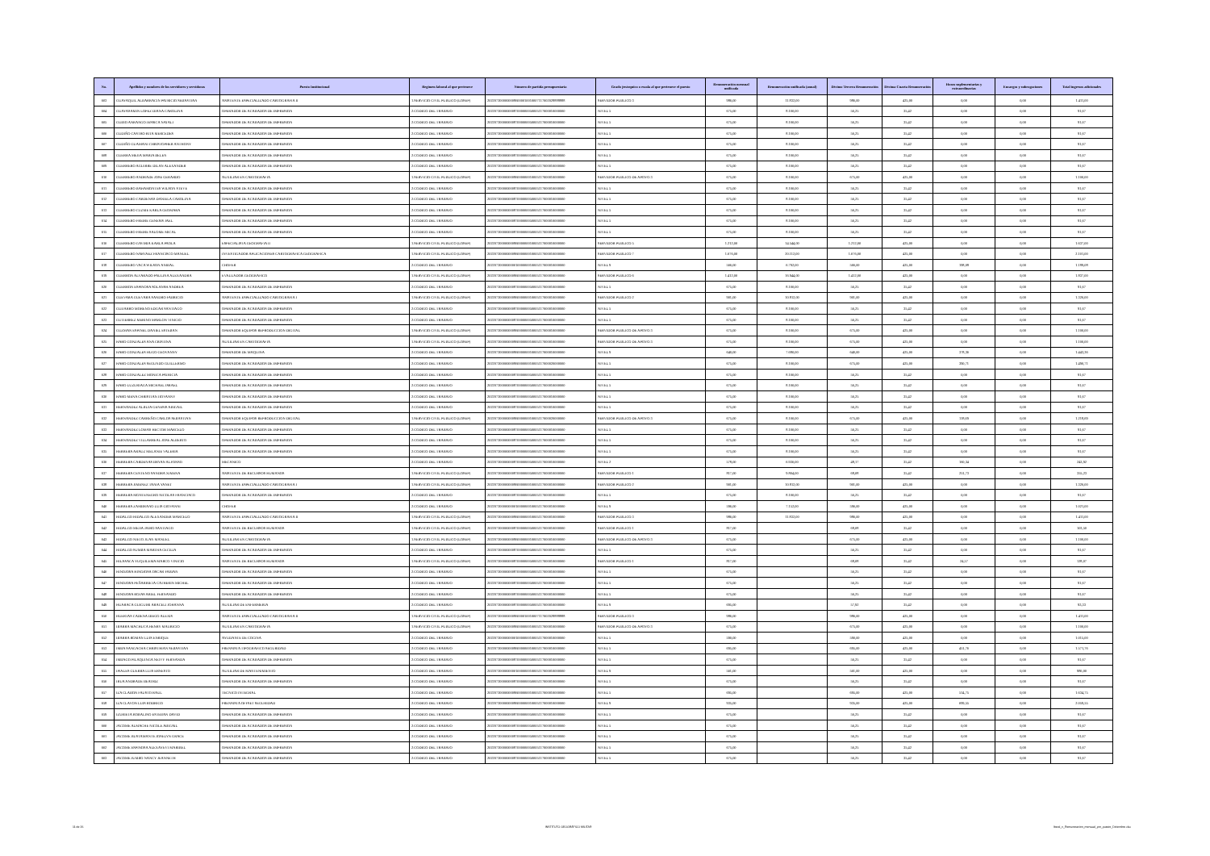| No. | Apellidos y nombres de los servidores y servidoras | Puesto Institucional | Regimen laboral al que pertenece | Número de partida presupuestaria | Grado jerárquico o escala al que pertenece el puesto | Remuneración mensual unificada | Remuneración unificada (anual) | Décimo Tercera Remuneración | Décima Cuarta Remuneración | Horas suplementarias y extraordinarias | Encargos y subrogaciones | Total ingresos adicionales |
| --- | --- | --- | --- | --- | --- | --- | --- | --- | --- | --- | --- | --- |
| 603 | GUAYAQUIL ALBARRACIN PATRICIO SEBASTIAN | ASISTENTE ESPECIALIZADO CARTOGRAFIA II | 1.SERVICIO CIVIL PUBLICO (LOSEP) | 20220720000000086000010010007117002028888888 | SERVIDOR PUBLICO 3 | 986,00 | 11.832,00 | 986,00 | 425,00 | 0,00 | 0,00 | 1.411,00 |
| 604 | GUAYASAMIN LOPEZ DIANA CAROLINA | OPERADOR DE ACABADOS DE IMPRESION | 2.CODIGO DEL TRABAJO | 20220720000000087000000050005117000010000000 | NIVEL 5 | 675,00 | 8.100,00 | 56,25 | 35,42 | 0,00 | 0,00 | 91,67 |
| 605 | GUBIO ANRANGO JESSICA NATALI | OPERADOR DE ACABADOS DE IMPRESION | 2.CODIGO DEL TRABAJO | 20220720000000087000000050005117000010000000 | NIVEL 5 | 675,00 | 8.100,00 | 56,25 | 35,42 | 0,00 | 0,00 | 91,67 |
| 606 | GUDIÑO CASTRO RITA MERCEDES | OPERADOR DE ACABADOS DE IMPRESION | 2.CODIGO DEL TRABAJO | 20220720000000087000000050005117000010000000 | NIVEL 5 | 675,00 | 8.100,00 | 56,25 | 35,42 | 0,00 | 0,00 | 91,67 |
| 607 | GUDIÑO GUAMANI CHRISTOPHER ANTHONY | OPERADOR DE ACABADOS DE IMPRESION | 2.CODIGO DEL TRABAJO | 20220720000000087000000050005117000010000000 | NIVEL 5 | 675,00 | 8.100,00 | 56,25 | 35,42 | 0,00 | 0,00 | 91,67 |
| 608 | GUERRA MEJIA MARIA BELEN | OPERADOR DE ACABADOS DE IMPRESION | 2.CODIGO DEL TRABAJO | 20220720000000087000000050005117000010000000 | NIVEL 5 | 675,00 | 8.100,00 | 56,25 | 35,42 | 0,00 | 0,00 | 91,67 |
| 609 | GUERRERO AGUIRRE DILAN ALEXANDER | OPERADOR DE ACABADOS DE IMPRESION | 2.CODIGO DEL TRABAJO | 20220720000000087000000050005117000010000000 | NIVEL 5 | 675,00 | 8.100,00 | 56,25 | 35,42 | 0,00 | 0,00 | 91,67 |
| 610 | GUERRERO ANDRADE JOSE GERARDO | AUXILIAR EN CARTOGRAFIA | 1.SERVICIO CIVIL PUBLICO (LOSEP) | 20220720000000086000000010005117000010000000 | SERVIDOR PUBLICO DE APOYO 3 | 675,00 | 8.100,00 | 675,00 | 425,00 | 0,00 | 0,00 | 1.100,00 |
| 611 | GUERRERO BAHAMONTES WILSON STEVE | OPERADOR DE ACABADOS DE IMPRESION | 2.CODIGO DEL TRABAJO | 20220720000000087000000050005117000010000000 | NIVEL 5 | 675,00 | 8.100,00 | 56,25 | 35,42 | 0,00 | 0,00 | 91,67 |
| 612 | GUERRERO CARDENAS DANIELA CAROLINA | OPERADOR DE ACABADOS DE IMPRESION | 2.CODIGO DEL TRABAJO | 20220720000000087000000050005117000010000000 | NIVEL 5 | 675,00 | 8.100,00 | 56,25 | 35,42 | 0,00 | 0,00 | 91,67 |
| 613 | GUERRERO CUZME KARLA GEOMARA | OPERADOR DE ACABADOS DE IMPRESION | 2.CODIGO DEL TRABAJO | 20220720000000087000000050005117000010000000 | NIVEL 5 | 675,00 | 8.100,00 | 56,25 | 35,42 | 0,00 | 0,00 | 91,67 |
| 614 | GUERRERO FREIRE GENESIS JAEL | OPERADOR DE ACABADOS DE IMPRESION | 2.CODIGO DEL TRABAJO | 20220720000000087000000050005117000010000000 | NIVEL 5 | 675,00 | 8.100,00 | 56,25 | 35,42 | 0,00 | 0,00 | 91,67 |
| 615 | GUERRERO FREIRE SALOME MICAL | OPERADOR DE ACABADOS DE IMPRESION | 2.CODIGO DEL TRABAJO | 20220720000000087000000050005117000010000000 | NIVEL 5 | 675,00 | 8.100,00 | 56,25 | 35,42 | 0,00 | 0,00 | 91,67 |
| 616 | GUERRERO GAVIRIA KARLA PAOLA | ESPECIALISTA GEOGRAFIA II | 1.SERVICIO CIVIL PUBLICO (LOSEP) | 20220720000000086000000010005117000010000000 | SERVIDOR PUBLICO 5 | 1.212,00 | 14.544,00 | 1.212,00 | 425,00 | 0,00 | 0,00 | 1.637,00 |
| 617 | GUERRERO NARVAEZ FRANCISCO MANUEL | INVESTIGADOR APLICACIONES CARTOGRAFICA GEOGRAFICA | 1.SERVICIO CIVIL PUBLICO (LOSEP) | 20220720000000086000000010005117000010000000 | SERVIDOR PUBLICO 7 | 1.676,00 | 20.112,00 | 1.676,00 | 425,00 | 0,00 | 0,00 | 2.101,00 |
| 618 | GUERRERO VACA WILSON ANIBAL | CHOFER | 2.CODIGO DEL TRABAJO | 20220720000000001000000010005117000010000000 | NIVEL 9 | 566,00 | 6.792,00 | 566,00 | 425,00 | 198,08 | 0,00 | 1.189,08 |
| 619 | GUERRON ALVARADO PAULINA ALEXANDRA | EVALUADOR GEOGRAFICO | 1.SERVICIO CIVIL PUBLICO (LOSEP) | 20220720000000086000000010005117000010000000 | SERVIDOR PUBLICO 6 | 1.412,00 | 16.944,00 | 1.412,00 | 425,00 | 0,00 | 0,00 | 1.837,00 |
| 620 | GUERRON ESPINOSA SOLANSH ANDREA | OPERADOR DE ACABADOS DE IMPRESION | 2.CODIGO DEL TRABAJO | 20220720000000087000000050005117000010000000 | NIVEL 5 | 675,00 | 8.100,00 | 56,25 | 35,42 | 0,00 | 0,00 | 91,67 |
| 621 | GUEVARA GUEVARA SANDRO FABRICIO | ASISTENTE ESPECIALIZADO CARTOGRAFIA I | 1.SERVICIO CIVIL PUBLICO (LOSEP) | 20220720000000086000000010005117000010000000 | SERVIDOR PUBLICO 2 | 901,00 | 10.812,00 | 901,00 | 425,00 | 0,00 | 0,00 | 1.326,00 |
| 622 | GUIJARRO MORENO EDGAR SANTIAGO | OPERADOR DE ACABADOS DE IMPRESION | 2.CODIGO DEL TRABAJO | 20220720000000087000000050005117000010000000 | NIVEL 5 | 675,00 | 8.100,00 | 56,25 | 35,42 | 0,00 | 0,00 | 91,67 |
| 623 | GUTIERREZ MERINO MARLON VINICIO | OPERADOR DE ACABADOS DE IMPRESION | 2.CODIGO DEL TRABAJO | 20220720000000087000000050005117000010000000 | NIVEL 5 | 675,00 | 8.100,00 | 56,25 | 35,42 | 0,00 | 0,00 | 91,67 |
| 624 | GUZMAN ESPINEL DANIEL ESTEBAN | OPERADOR EQUIPOS REPRODUCCION DIGITAL | 1.SERVICIO CIVIL PUBLICO (LOSEP) | 20220720000000086000000010005117000010000000 | SERVIDOR PUBLICO DE APOYO 3 | 675,00 | 8.100,00 | 675,00 | 425,00 | 0,00 | 0,00 | 1.100,00 |
| 625 | HARO GONZALES ANA CRISTINA | AUXILIAR EN CARTOGRAFIA | 1.SERVICIO CIVIL PUBLICO (LOSEP) | 20220720000000086000000010005117000010000000 | SERVIDOR PUBLICO DE APOYO 3 | 675,00 | 8.100,00 | 675,00 | 425,00 | 0,00 | 0,00 | 1.100,00 |
| 626 | HARO GONZALES HUGO GEOVANNY | OPERADOR DE MAQUINA | 2.CODIGO DEL TRABAJO | 20220720000000086000000010005117000010000000 | NIVEL 9 | 640,00 | 7.680,00 | 640,00 | 425,00 | 378,36 | 0,00 | 1.443,36 |
| 627 | HARO GONZALES SEGUNDO GUILLERMO | OPERADOR DE ACABADOS DE IMPRESION | 2.CODIGO DEL TRABAJO | 20220720000000086000000010005117000020000000 | NIVEL 5 | 675,00 | 8.100,00 | 675,00 | 425,00 | 390,71 | 0,00 | 1.490,71 |
| 628 | HARO GONZALEZ MONICA PATRICIA | OPERADOR DE ACABADOS DE IMPRESION | 2.CODIGO DEL TRABAJO | 20220720000000087000000050005117000010000000 | NIVEL 5 | 675,00 | 8.100,00 | 56,25 | 35,42 | 0,00 | 0,00 | 91,67 |
| 629 | HARO LUZURIAGA MICHAEL ISRAEL | OPERADOR DE ACABADOS DE IMPRESION | 2.CODIGO DEL TRABAJO | 20220720000000087000000050005117000010000000 | NIVEL 5 | 675,00 | 8.100,00 | 56,25 | 35,42 | 0,00 | 0,00 | 91,67 |
| 630 | HARO MENA CHRISTIAN JIOVANNY | OPERADOR DE ACABADOS DE IMPRESION | 2.CODIGO DEL TRABAJO | 20220720000000087000000050005117000010000000 | NIVEL 5 | 675,00 | 8.100,00 | 56,25 | 35,42 | 0,00 | 0,00 | 91,67 |
| 631 | HERNANDEZ ALBUJA GENESIS ABIGAIL | OPERADOR DE ACABADOS DE IMPRESION | 2.CODIGO DEL TRABAJO | 20220720000000087000000050005117000010000000 | NIVEL 5 | 675,00 | 8.100,00 | 56,25 | 35,42 | 0,00 | 0,00 | 91,67 |
| 632 | HERNANDEZ CARREÑO CARLOS SEBASTIAN | OPERADOR EQUIPOS REPRODUCCION DIGITAL | 1.SERVICIO CIVIL PUBLICO (LOSEP) | 20220720000000086000000010005117000020000000 | SERVIDOR PUBLICO DE APOYO 3 | 675,00 | 8.100,00 | 675,00 | 425,00 | 118,69 | 0,00 | 1.218,69 |
| 633 | HERNANDEZ LOMAS HECTOR MARCELO | OPERADOR DE ACABADOS DE IMPRESION | 2.CODIGO DEL TRABAJO | 20220720000000087000000050005117000010000000 | NIVEL 5 | 675,00 | 8.100,00 | 56,25 | 35,42 | 0,00 | 0,00 | 91,67 |
| 634 | HERNANDEZ VILLARREAL JOSE ALBERTO | OPERADOR DE ACABADOS DE IMPRESION | 2.CODIGO DEL TRABAJO | 20220720000000087000000050005117000010000000 | NIVEL 5 | 675,00 | 8.100,00 | 56,25 | 35,42 | 0,00 | 0,00 | 91,67 |
| 635 | HERRERA ARAUZ MELANIE VALERIA | OPERADOR DE ACABADOS DE IMPRESION | 2.CODIGO DEL TRABAJO | 20220720000000087000000050005117000010000000 | NIVEL 5 | 675,00 | 8.100,00 | 56,25 | 35,42 | 0,00 | 0,00 | 91,67 |
| 636 | HERRERA CARDENAS BRYAN ALFONSO | MECANICO | 2.CODIGO DEL TRABAJO | 20220720000000087000000050005117000010000000 | NIVEL 2 | 578,00 | 6.936,00 | 48,17 | 35,42 | 160,34 | 0,00 | 243,92 |
| 637 | HERRERA CENTENO SANDRA XIMENA | ASISTENTE DE RECURSOS HUMANOS | 1.SERVICIO CIVIL PUBLICO (LOSEP) | 20220720000000087000000050005117000010000000 | SERVIDOR PUBLICO 1 | 817,00 | 9.804,00 | 68,08 | 35,42 | 251,73 | 0,00 | 355,23 |
| 638 | HERRERA JIMENEZ TANIA YANET | ASISTENTE ESPECIALIZADO CARTOGRAFIA I | 1.SERVICIO CIVIL PUBLICO (LOSEP) | 20220720000000086000000010005117000010000000 | SERVIDOR PUBLICO 2 | 901,00 | 10.812,00 | 901,00 | 425,00 | 0,00 | 0,00 | 1.326,00 |
| 639 | HERRERA MONTENEGRO NICOLAS FRANCISCO | OPERADOR DE ACABADOS DE IMPRESION | 2.CODIGO DEL TRABAJO | 20220720000000087000000050005117000010000000 | NIVEL 5 | 675,00 | 8.100,00 | 56,25 | 35,42 | 0,00 | 0,00 | 91,67 |
| 640 | HERRERA ZAMBRANO LUIS GIOVANNI | CHOFER | 2.CODIGO DEL TRABAJO | 20220720000000001000000010005117000010000000 | NIVEL 9 | 596,00 | 7.152,00 | 596,00 | 425,00 | 0,00 | 0,00 | 1.021,00 |
| 641 | HIDALGO HIDALGO ALEXANDER MARCELO | ASISTENTE ESPECIALIZADO CARTOGRAFIA II | 1.SERVICIO CIVIL PUBLICO (LOSEP) | 20220720000000086000000010005117000010000000 | SERVIDOR PUBLICO 3 | 986,00 | 11.832,00 | 986,00 | 425,00 | 0,00 | 0,00 | 1.411,00 |
| 642 | HIDALGO MEJIA JAIRO SANTIAGO | ASISTENTE DE RECURSOS HUMANOS | 1.SERVICIO CIVIL PUBLICO (LOSEP) | 20220720000000087000000050005117000010000000 | SERVIDOR PUBLICO 1 | 817,00 | | 68,08 | 35,42 | 0,00 | 0,00 | 103,50 |
| 643 | HIDALGO NIETO JUAN MANUEL | AUXILIAR EN CARTOGRAFIA | 1.SERVICIO CIVIL PUBLICO (LOSEP) | 20220720000000086000000010005117000010000000 | SERVIDOR PUBLICO DE APOYO 3 | 675,00 | | 675,00 | 425,00 | 0,00 | 0,00 | 1.100,00 |
| 644 | HIDALGO SUMBA MARTHA CECILIA | OPERADOR DE ACABADOS DE IMPRESION | 2.CODIGO DEL TRABAJO | 20220720000000087000000050005117000010000000 | NIVEL 5 | 675,00 | | 56,25 | 35,42 | 0,00 | 0,00 | 91,67 |
| 645 | HILASACA YUQUILEMA MARCO VINICIO | ASISTENTE DE RECURSOS HUMANOS | 1.SERVICIO CIVIL PUBLICO (LOSEP) | 20220720000000087000000050005117000010000000 | SERVIDOR PUBLICO 1 | 817,00 | | 68,08 | 35,42 | 24,57 | 0,00 | 128,07 |
| 646 | HINOJOSA HINOJOSA OSCAR FABIAN | OPERADOR DE ACABADOS DE IMPRESION | 2.CODIGO DEL TRABAJO | 20220720000000087000000050005117000010000000 | NIVEL 5 | 675,00 | | 56,25 | 35,42 | 0,00 | 0,00 | 91,67 |
| 647 | HINOJOSA PEÑARRIETA CATHERIN MICHEL | OPERADOR DE ACABADOS DE IMPRESION | 2.CODIGO DEL TRABAJO | 20220720000000087000000050005117000010000000 | NIVEL 5 | 675,00 | | 56,25 | 35,42 | 0,00 | 0,00 | 91,67 |
| 648 | HINOJOSA ROJAS ARIEL FERNANDO | OPERADOR DE ACABADOS DE IMPRESION | 2.CODIGO DEL TRABAJO | 20220720000000087000000050005117000010000000 | NIVEL 5 | 675,00 | | 56,25 | 35,42 | 0,00 | 0,00 | 91,67 |
| 649 | HUARACA GUIGUIRI ARACELI JOHANNA | AUXILIAR DE ENFERMERIA | 2.CODIGO DEL TRABAJO | 20220720000000087000000050005117000010000000 | NIVEL 9 | 695,00 | | 57,92 | 35,42 | 0,00 | 0,00 | 93,33 |
| 650 | HUERTAS CADENA DIEGO ALEXIS | ASISTENTE ESPECIALIZADO CARTOGRAFIA II | 1.SERVICIO CIVIL PUBLICO (LOSEP) | 20220720000000086000010010007117002028888888 | SERVIDOR PUBLICO 3 | 986,00 | | 986,00 | 425,00 | 0,00 | 0,00 | 1.411,00 |
| 651 | IBARRA MACHUCA HENRY MAURICIO | AUXILIAR EN CARTOGRAFIA | 1.SERVICIO CIVIL PUBLICO (LOSEP) | 20220720000000086000000010005117000010000000 | SERVIDOR PUBLICO DE APOYO 3 | 675,00 | | 675,00 | 425,00 | 0,00 | 0,00 | 1.100,00 |
| 652 | IBARRA ROMAN LUIS ENRIQUE | AYUDANTE DE COCINA | 2.CODIGO DEL TRABAJO | 20220720000000001000000010005117000010000000 | NIVEL 5 | 590,00 | | 590,00 | 425,00 | 0,00 | 0,00 | 1.015,00 |
| 653 | IMBA SANGACHA CHRISTHIAN SEBASTIAN | PRENSISTA TIPOGRAFICO SEGURIDAD | 2.CODIGO DEL TRABAJO | 20220720000000086000000010005117000010000000 | NIVEL 5 | 695,00 | | 695,00 | 425,00 | 451,76 | 0,00 | 1.571,76 |
| 654 | IMBAGO PILAQUINGA NEIVY FERNANDA | OPERADOR DE ACABADOS DE IMPRESION | 2.CODIGO DEL TRABAJO | 20220720000000087000000050005117000010000000 | NIVEL 5 | 675,00 | | 56,25 | 35,42 | 0,00 | 0,00 | 91,67 |
| 655 | IPIALES GUERRA LUIS ERNESTO | AUXILIAR DE MANTENIMIENTO | 2.CODIGO DEL TRABAJO | 20220720000000001000000010005117000010000000 | NIVEL 9 | 561,00 | | 561,00 | 425,00 | 0,00 | 0,00 | 986,00 |
| 656 | IRUA ANDRADE BEATRIZ | OPERADOR DE ACABADOS DE IMPRESION | 2.CODIGO DEL TRABAJO | 20220720000000087000000050005117000010000000 | NIVEL 5 | 675,00 | | 56,25 | 35,42 | 0,00 | 0,00 | 91,67 |
| 657 | IZA CLABON FAUSTO RAUL | TECNICO INTEGRAL | 2.CODIGO DEL TRABAJO | 20220720000000086000000010005117000010000000 | NIVEL 5 | 695,00 | | 695,00 | 425,00 | 514,75 | 0,00 | 1.634,75 |
| 658 | IZA CLAVON LUIS RODRIGO | PRENSISTA OFFSET SEGURIDAD | 2.CODIGO DEL TRABAJO | 20220720000000086000000010005117000010000000 | NIVEL 9 | 935,00 | | 935,00 | 425,00 | 699,55 | 0,00 | 2.059,55 |
| 659 | IZURIETA ROBALINO ESTEBAN DAVID | OPERADOR DE ACABADOS DE IMPRESION | 2.CODIGO DEL TRABAJO | 20220720000000087000000050005117000010000000 | NIVEL 5 | 675,00 | | 56,25 | 35,42 | 0,00 | 0,00 | 91,67 |
| 660 | JACOME ALMACHE NICOLE ABIGAIL | OPERADOR DE ACABADOS DE IMPRESION | 2.CODIGO DEL TRABAJO | 20220720000000087000000050005117000010000000 | NIVEL 5 | 675,00 | | 56,25 | 35,42 | 0,00 | 0,00 | 91,67 |
| 661 | JACOME BUSTAMANTE JOSELYN GRACE | OPERADOR DE ACABADOS DE IMPRESION | 2.CODIGO DEL TRABAJO | 20220720000000087000000050005117000010000000 | NIVEL 5 | 675,00 | | 56,25 | 35,42 | 0,00 | 0,00 | 91,67 |
| 662 | JACOME ESPINOSA ALEXAYEVI MARIBEL | OPERADOR DE ACABADOS DE IMPRESION | 2.CODIGO DEL TRABAJO | 20220720000000087000000050005117000010000000 | NIVEL 5 | 675,00 | | 56,25 | 35,42 | 0,00 | 0,00 | 91,67 |
| 663 | JACOME JUMBO NANCY JEANNETH | OPERADOR DE ACABADOS DE IMPRESION | 2.CODIGO DEL TRABAJO | 20220720000000087000000050005117000010000000 | NIVEL 5 | 675,00 | | 56,25 | 35,42 | 0,00 | 0,00 | 91,67 |
11 de 26 INSTITUTO GEOGRÁFICO MILITAR literal_c_Remuneracion_mensual_por_puesto_Diciembre.xlsx